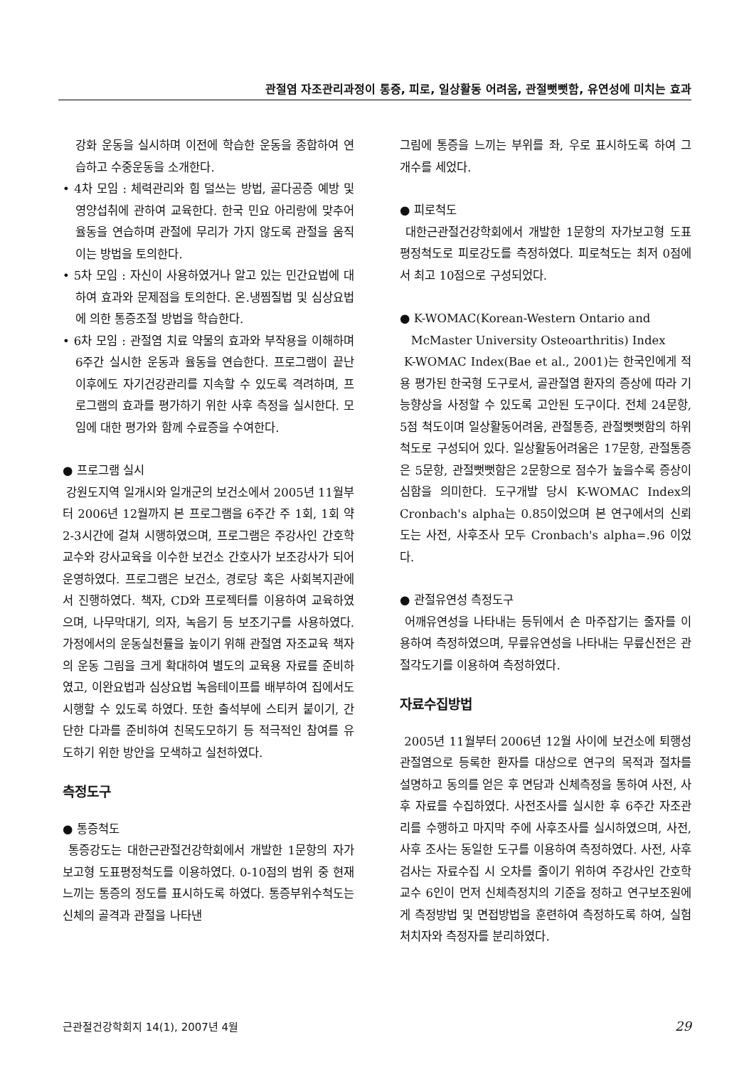관절염 자조관리과정이 통증, 피로, 일상활동 어려움, 관절뻣뻣함, 유연성에 미치는 효과
강화 운동을 실시하며 이전에 학습한 운동을 종합하여 연습하고 수중운동을 소개한다.
• 4차 모임 : 체력관리와 힘 덜쓰는 방법, 골다공증 예방 및 영양섭취에 관하여 교육한다. 한국 민요 아리랑에 맞추어 율동을 연습하며 관절에 무리가 가지 않도록 관절을 움직이는 방법을 토의한다.
• 5차 모임 : 자신이 사용하였거나 알고 있는 민간요법에 대하여 효과와 문제점을 토의한다. 온․냉찜질법 및 심상요법에 의한 통증조절 방법을 학습한다.
• 6차 모임 : 관절염 치료 약물의 효과와 부작용을 이해하며 6주간 실시한 운동과 율동을 연습한다. 프로그램이 끝난 이후에도 자기건강관리를 지속할 수 있도록 격려하며, 프로그램의 효과를 평가하기 위한 사후 측정을 실시한다. 모임에 대한 평가와 함께 수료증을 수여한다.
● 프로그램 실시
강원도지역 일개시와 일개군의 보건소에서 2005년 11월부터 2006년 12월까지 본 프로그램을 6주간 주 1회, 1회 약 2-3시간에 걸쳐 시행하였으며, 프로그램은 주강사인 간호학 교수와 강사교육을 이수한 보건소 간호사가 보조강사가 되어 운영하였다. 프로그램은 보건소, 경로당 혹은 사회복지관에서 진행하였다. 책자, CD와 프로젝터를 이용하여 교육하였으며, 나무막대기, 의자, 녹음기 등 보조기구를 사용하였다. 가정에서의 운동실천률을 높이기 위해 관절염 자조교육 책자의 운동 그림을 크게 확대하여 별도의 교육용 자료를 준비하였고, 이완요법과 심상요법 녹음테이프를 배부하여 집에서도 시행할 수 있도록 하였다. 또한 출석부에 스티커 붙이기, 간단한 다과를 준비하여 친목도모하기 등 적극적인 참여를 유도하기 위한 방안을 모색하고 실천하였다.
측정도구
● 통증척도
통증강도는 대한근관절건강학회에서 개발한 1문항의 자가보고형 도표평정척도를 이용하였다. 0-10점의 범위 중 현재 느끼는 통증의 정도를 표시하도록 하였다. 통증부위수척도는 신체의 골격과 관절을 나타낸
그림에 통증을 느끼는 부위를 좌, 우로 표시하도록 하여 그 개수를 세었다.
● 피로척도
대한근관절건강학회에서 개발한 1문항의 자가보고형 도표평정척도로 피로강도를 측정하였다. 피로척도는 최저 0점에서 최고 10점으로 구성되었다.
● K-WOMAC(Korean-Western Ontario and
McMaster University Osteoarthritis) Index
K-WOMAC Index(Bae et al., 2001)는 한국인에게 적용 평가된 한국형 도구로서, 골관절염 환자의 증상에 따라 기능향상을 사정할 수 있도록 고안된 도구이다. 전체 24문항, 5점 척도이며 일상활동어려움, 관절통증, 관절뻣뻣함의 하위척도로 구성되어 있다. 일상활동어려움은 17문항, 관절통증은 5문항, 관절뻣뻣함은 2문항으로 점수가 높을수록 증상이 심함을 의미한다. 도구개발 당시 K-WOMAC Index의 Cronbach's alpha는 0.85이었으며 본 연구에서의 신뢰도는 사전, 사후조사 모두 Cronbach's alpha=.96 이었다.
● 관절유연성 측정도구
어깨유연성을 나타내는 등뒤에서 손 마주잡기는 줄자를 이용하여 측정하였으며, 무릎유연성을 나타내는 무릎신전은 관절각도기를 이용하여 측정하였다.
자료수집방법
2005년 11월부터 2006년 12월 사이에 보건소에 퇴행성관절염으로 등록한 환자를 대상으로 연구의 목적과 절차를 설명하고 동의를 얻은 후 면담과 신체측정을 통하여 사전, 사후 자료를 수집하였다. 사전조사를 실시한 후 6주간 자조관리를 수행하고 마지막 주에 사후조사를 실시하였으며, 사전, 사후 조사는 동일한 도구를 이용하여 측정하였다. 사전, 사후검사는 자료수집 시 오차를 줄이기 위하여 주강사인 간호학교수 6인이 먼저 신체측정치의 기준을 정하고 연구보조원에게 측정방법 및 면접방법을 훈련하여 측정하도록 하여, 실험처치자와 측정자를 분리하였다.
근관절건강학회지 14(1), 2007년 4월 29